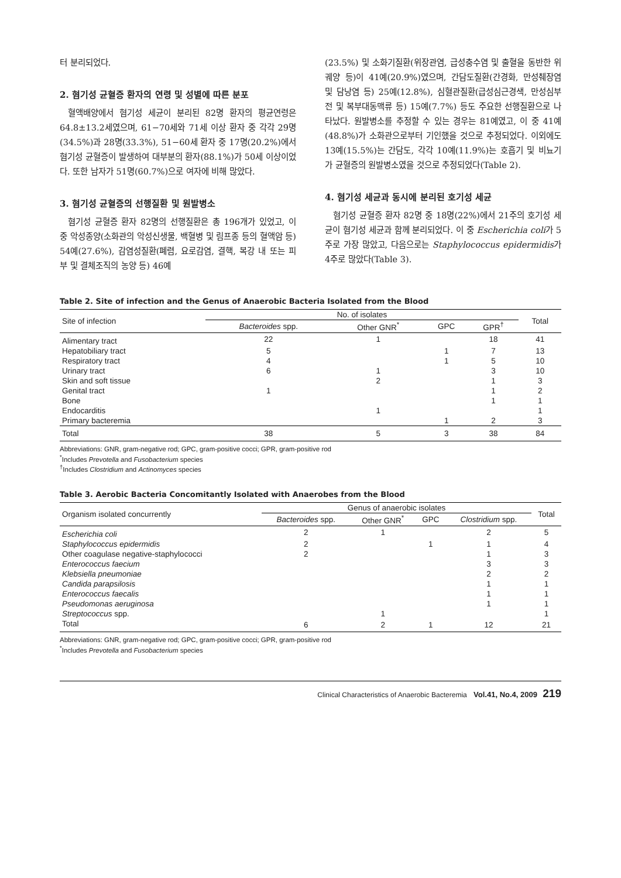터 분리되었다.
2. 혐기성 균혈증 환자의 연령 및 성별에 따른 분포
혈액배양에서 혐기성 세균이 분리된 82명 환자의 평균연령은 64.8±13.2세였으며, 61−70세와 71세 이상 환자 중 각각 29명(34.5%)과 28명(33.3%), 51−60세 환자 중 17명(20.2%)에서 혐기성 균혈증이 발생하여 대부분의 환자(88.1%)가 50세 이상이었다. 또한 남자가 51명(60.7%)으로 여자에 비해 많았다.
3. 혐기성 균혈증의 선행질환 및 원발병소
혐기성 균혈증 환자 82명의 선행질환은 총 196개가 있었고, 이 중 악성종양(소화관의 악성신생물, 백혈병 및 림프종 등의 혈액암 등) 54예(27.6%), 감염성질환(폐렴, 요로감염, 결핵, 복강 내 또는 피부 및 결체조직의 농양 등) 46예
(23.5%) 및 소화기질환(위장관염, 급성충수염 및 출혈을 동반한 위궤양 등)이 41예(20.9%)였으며, 간담도질환(간경화, 만성췌장염 및 담낭염 등) 25예(12.8%), 심혈관질환(급성심근경색, 만성심부전 및 복부대동맥류 등) 15예(7.7%) 등도 주요한 선행질환으로 나타났다. 원발병소를 추정할 수 있는 경우는 81예였고, 이 중 41예(48.8%)가 소화관으로부터 기인했을 것으로 추정되었다. 이외에도 13예(15.5%)는 간담도, 각각 10예(11.9%)는 호흡기 및 비뇨기가 균혈증의 원발병소였을 것으로 추정되었다(Table 2).
4. 혐기성 세균과 동시에 분리된 호기성 세균
혐기성 균혈증 환자 82명 중 18명(22%)에서 21주의 호기성 세균이 혐기성 세균과 함께 분리되었다. 이 중 Escherichia coli가 5주로 가장 많았고, 다음으로는 Staphylococcus epidermidis가 4주로 많았다(Table 3).
Table 2. Site of infection and the Genus of Anaerobic Bacteria Isolated from the Blood
| Site of infection | No. of isolates | | | | Total |
| --- | --- | --- | --- | --- | --- |
| | Bacteroides spp. | Other GNR<sup>*</sup> | GPC | GPR<sup>†</sup> | |
| Alimentary tract | 22 | 1 | | 18 | 41 |
| Hepatobiliary tract | 5 | | 1 | 7 | 13 |
| Respiratory tract | 4 | | 1 | 5 | 10 |
| Urinary tract | 6 | 1 | | 3 | 10 |
| Skin and soft tissue | | 2 | | 1 | 3 |
| Genital tract | 1 | | | 1 | 2 |
| Bone | | | | 1 | 1 |
| Endocarditis | | 1 | | | 1 |
| Primary bacteremia | | | 1 | 2 | 3 |
| Total | 38 | 5 | 3 | 38 | 84 |
Abbreviations: GNR, gram-negative rod; GPC, gram-positive cocci; GPR, gram-positive rod
<sup>*</sup> Includes Prevotella and Fusobacterium species
<sup>†</sup> Includes Clostridium and Actinomyces species
Table 3. Aerobic Bacteria Concomitantly Isolated with Anaerobes from the Blood
| Organism isolated concurrently | Genus of anaerobic isolates | | | | Total |
| --- | --- | --- | --- | --- | --- |
| | Bacteroides spp. | Other GNR<sup>*</sup> | GPC | Clostridium spp. | |
| Escherichia coli | 2 | 1 | | 2 | 5 |
| Staphylococcus epidermidis | 2 | | 1 | 1 | 4 |
| Other coagulase negative-staphylococci | 2 | | | 1 | 3 |
| Enterococcus faecium | | | | 3 | 3 |
| Klebsiella pneumoniae | | | | 2 | 2 |
| Candida parapsilosis | | | | 1 | 1 |
| Enterococcus faecalis | | | | 1 | 1 |
| Pseudomonas aeruginosa | | | | 1 | 1 |
| Streptococcus spp. | | 1 | | | 1 |
| Total | 6 | 2 | 1 | 12 | 21 |
Abbreviations: GNR, gram-negative rod; GPC, gram-positive cocci; GPR, gram-positive rod
<sup>*</sup> Includes Prevotella and Fusobacterium species
Clinical Characteristics of Anaerobic Bacteremia Vol.41, No.4, 2009 219